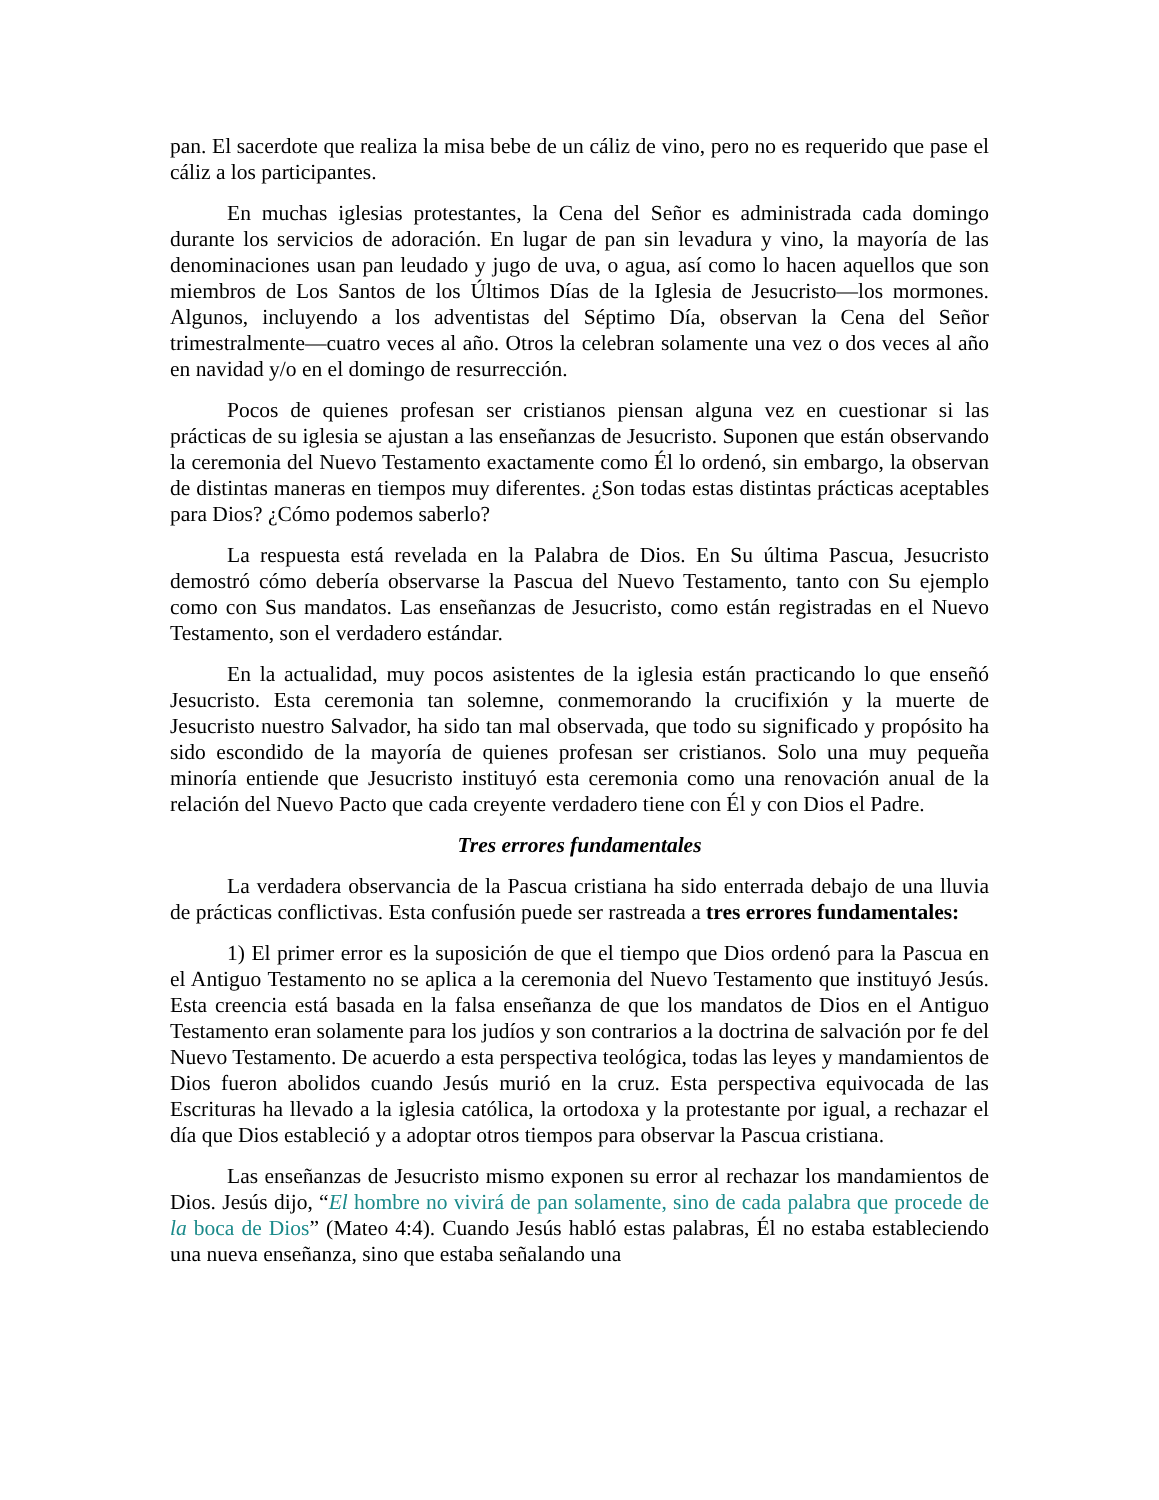pan. El sacerdote que realiza la misa bebe de un cáliz de vino, pero no es requerido que pase el cáliz a los participantes.
En muchas iglesias protestantes, la Cena del Señor es administrada cada domingo durante los servicios de adoración. En lugar de pan sin levadura y vino, la mayoría de las denominaciones usan pan leudado y jugo de uva, o agua, así como lo hacen aquellos que son miembros de Los Santos de los Últimos Días de la Iglesia de Jesucristo—los mormones. Algunos, incluyendo a los adventistas del Séptimo Día, observan la Cena del Señor trimestralmente—cuatro veces al año. Otros la celebran solamente una vez o dos veces al año en navidad y/o en el domingo de resurrección.
Pocos de quienes profesan ser cristianos piensan alguna vez en cuestionar si las prácticas de su iglesia se ajustan a las enseñanzas de Jesucristo. Suponen que están observando la ceremonia del Nuevo Testamento exactamente como Él lo ordenó, sin embargo, la observan de distintas maneras en tiempos muy diferentes. ¿Son todas estas distintas prácticas aceptables para Dios? ¿Cómo podemos saberlo?
La respuesta está revelada en la Palabra de Dios. En Su última Pascua, Jesucristo demostró cómo debería observarse la Pascua del Nuevo Testamento, tanto con Su ejemplo como con Sus mandatos. Las enseñanzas de Jesucristo, como están registradas en el Nuevo Testamento, son el verdadero estándar.
En la actualidad, muy pocos asistentes de la iglesia están practicando lo que enseñó Jesucristo. Esta ceremonia tan solemne, conmemorando la crucifixión y la muerte de Jesucristo nuestro Salvador, ha sido tan mal observada, que todo su significado y propósito ha sido escondido de la mayoría de quienes profesan ser cristianos. Solo una muy pequeña minoría entiende que Jesucristo instituyó esta ceremonia como una renovación anual de la relación del Nuevo Pacto que cada creyente verdadero tiene con Él y con Dios el Padre.
Tres errores fundamentales
La verdadera observancia de la Pascua cristiana ha sido enterrada debajo de una lluvia de prácticas conflictivas. Esta confusión puede ser rastreada a tres errores fundamentales:
1) El primer error es la suposición de que el tiempo que Dios ordenó para la Pascua en el Antiguo Testamento no se aplica a la ceremonia del Nuevo Testamento que instituyó Jesús. Esta creencia está basada en la falsa enseñanza de que los mandatos de Dios en el Antiguo Testamento eran solamente para los judíos y son contrarios a la doctrina de salvación por fe del Nuevo Testamento. De acuerdo a esta perspectiva teológica, todas las leyes y mandamientos de Dios fueron abolidos cuando Jesús murió en la cruz. Esta perspectiva equivocada de las Escrituras ha llevado a la iglesia católica, la ortodoxa y la protestante por igual, a rechazar el día que Dios estableció y a adoptar otros tiempos para observar la Pascua cristiana.
Las enseñanzas de Jesucristo mismo exponen su error al rechazar los mandamientos de Dios. Jesús dijo, “El hombre no vivirá de pan solamente, sino de cada palabra que procede de la boca de Dios” (Mateo 4:4). Cuando Jesús habló estas palabras, Él no estaba estableciendo una nueva enseñanza, sino que estaba señalando una